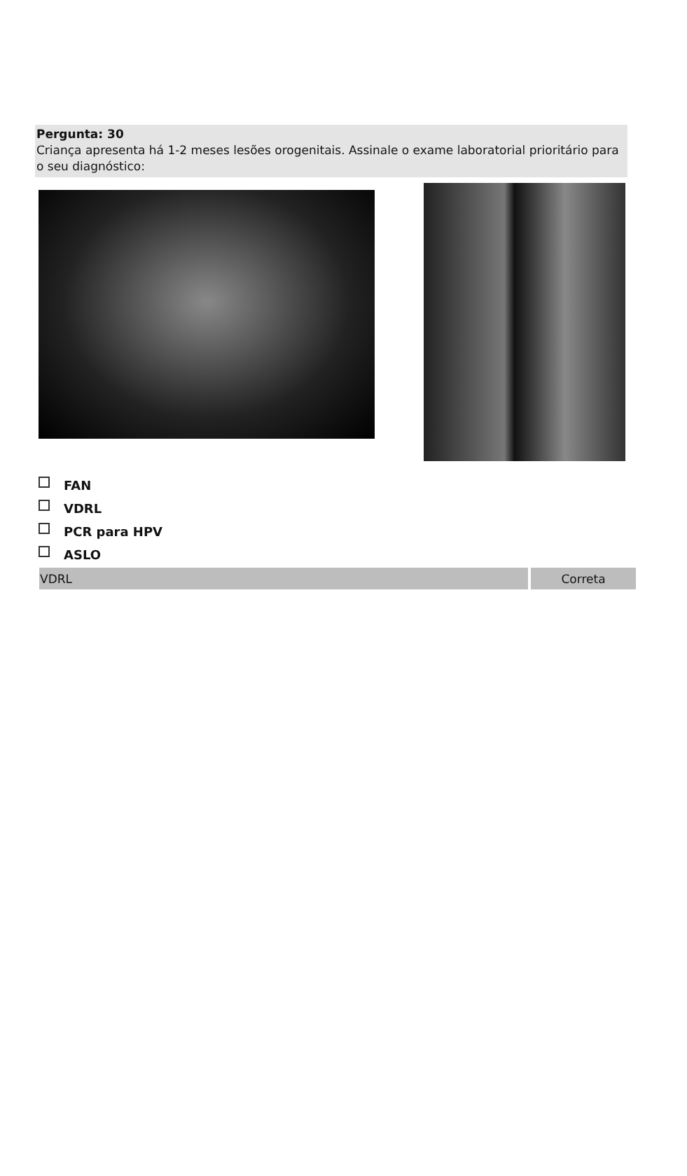Pergunta: 30
Criança apresenta há 1-2 meses lesões orogenitais. Assinale o exame laboratorial prioritário para o seu diagnóstico:
FAN
VDRL
PCR para HPV
ASLO
| VDRL | Correta |